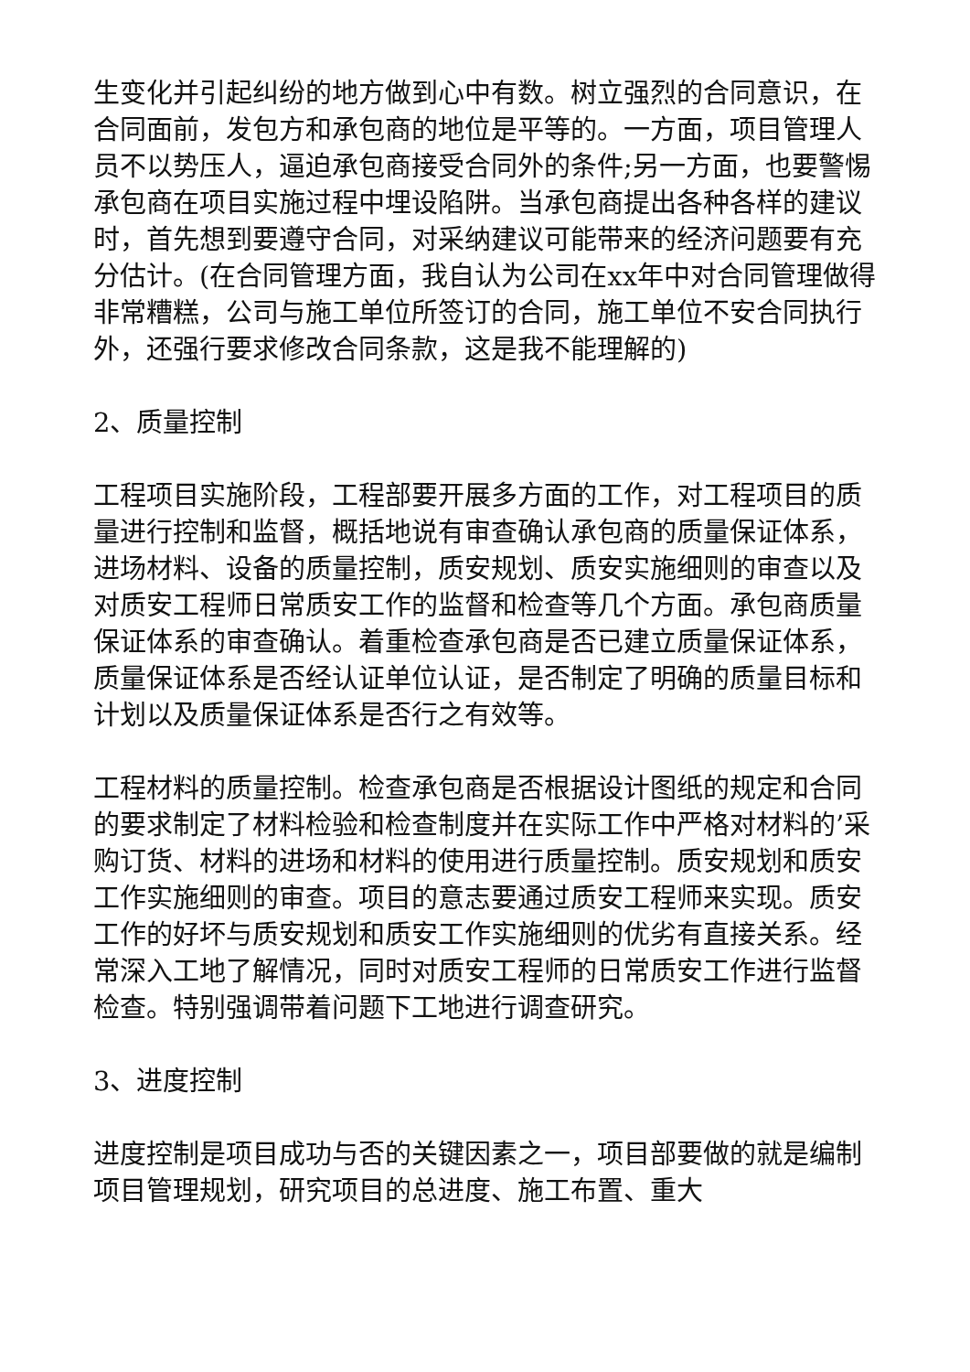生变化并引起纠纷的地方做到心中有数。树立强烈的合同意识，在合同面前，发包方和承包商的地位是平等的。一方面，项目管理人员不以势压人，逼迫承包商接受合同外的条件;另一方面，也要警惕承包商在项目实施过程中埋设陷阱。当承包商提出各种各样的建议时，首先想到要遵守合同，对采纳建议可能带来的经济问题要有充分估计。(在合同管理方面，我自认为公司在xx年中对合同管理做得非常糟糕，公司与施工单位所签订的合同，施工单位不安合同执行外，还强行要求修改合同条款，这是我不能理解的)
2、质量控制
工程项目实施阶段，工程部要开展多方面的工作，对工程项目的质量进行控制和监督，概括地说有审查确认承包商的质量保证体系，进场材料、设备的质量控制，质安规划、质安实施细则的审查以及对质安工程师日常质安工作的监督和检查等几个方面。承包商质量保证体系的审查确认。着重检查承包商是否已建立质量保证体系，质量保证体系是否经认证单位认证，是否制定了明确的质量目标和计划以及质量保证体系是否行之有效等。
工程材料的质量控制。检查承包商是否根据设计图纸的规定和合同的要求制定了材料检验和检查制度并在实际工作中严格对材料的’采购订货、材料的进场和材料的使用进行质量控制。质安规划和质安工作实施细则的审查。项目的意志要通过质安工程师来实现。质安工作的好坏与质安规划和质安工作实施细则的优劣有直接关系。经常深入工地了解情况，同时对质安工程师的日常质安工作进行监督检查。特别强调带着问题下工地进行调查研究。
3、进度控制
进度控制是项目成功与否的关键因素之一，项目部要做的就是编制项目管理规划，研究项目的总进度、施工布置、重大